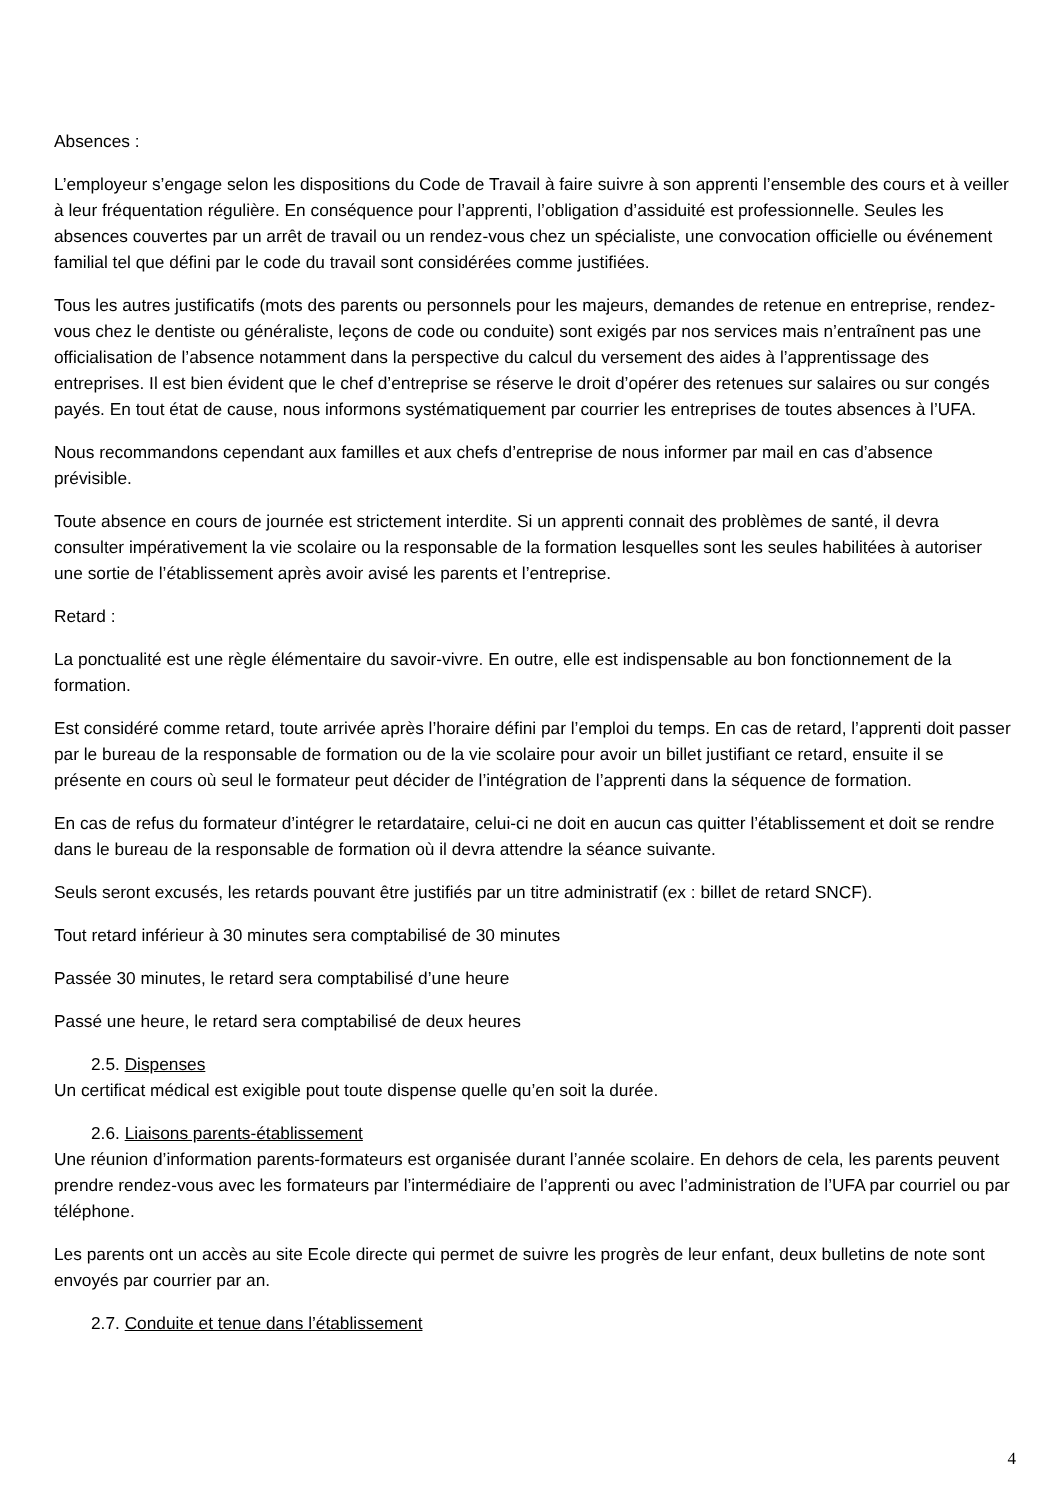Absences :
L’employeur s’engage selon les dispositions du Code de Travail à faire suivre à son apprenti l’ensemble des cours et à veiller à leur fréquentation régulière. En conséquence pour l’apprenti, l’obligation d’assiduité est professionnelle. Seules les absences couvertes par un arrêt de travail ou un rendez-vous chez un spécialiste, une convocation officielle ou événement familial tel que défini par le code du travail sont considérées comme justifiées.
Tous les autres justificatifs (mots des parents ou personnels pour les majeurs, demandes de retenue en entreprise, rendez-vous chez le dentiste ou généraliste, leçons de code ou conduite) sont exigés par nos services mais n’entraînent pas une officialisation de l’absence notamment dans la perspective du calcul du versement des aides à l’apprentissage des entreprises. Il est bien évident que le chef d’entreprise se réserve le droit d’opérer des retenues sur salaires ou sur congés payés. En tout état de cause, nous informons systématiquement par courrier les entreprises de toutes absences à l’UFA.
Nous recommandons cependant aux familles et aux chefs d’entreprise de nous informer par mail en cas d’absence prévisible.
Toute absence en cours de journée est strictement interdite. Si un apprenti connait des problèmes de santé, il devra consulter impérativement la vie scolaire ou la responsable de la formation lesquelles sont les seules habilitées à autoriser une sortie de l’établissement après avoir avisé les parents et l’entreprise.
Retard :
La ponctualité est une règle élémentaire du savoir-vivre. En outre, elle est indispensable au bon fonctionnement de la formation.
Est considéré comme retard, toute arrivée après l’horaire défini par l’emploi du temps. En cas de retard, l’apprenti doit passer par le bureau de la responsable de formation ou de la vie scolaire pour avoir un billet justifiant ce retard, ensuite il se présente en cours où seul le formateur peut décider de l’intégration de l’apprenti dans la séquence de formation.
En cas de refus du formateur d’intégrer le retardataire, celui-ci ne doit en aucun cas quitter l’établissement et doit se rendre dans le bureau de la responsable de formation où il devra attendre la séance suivante.
Seuls seront excusés, les retards pouvant être justifiés par un titre administratif (ex : billet de retard SNCF).
Tout retard inférieur à 30 minutes sera comptabilisé de 30 minutes
Passée 30 minutes, le retard sera comptabilisé d’une heure
Passé une heure, le retard sera comptabilisé de deux heures
2.5. Dispenses
Un certificat médical est exigible pout toute dispense quelle qu’en soit la durée.
2.6. Liaisons parents-établissement
Une réunion d’information parents-formateurs est organisée durant l’année scolaire. En dehors de cela, les parents peuvent prendre rendez-vous avec les formateurs par l’intermédiaire de l’apprenti ou avec l’administration de l’UFA par courriel ou par téléphone.
Les parents ont un accès au site Ecole directe qui permet de suivre les progrès de leur enfant, deux bulletins de note sont envoyés par courrier par an.
2.7. Conduite et tenue dans l’établissement
4